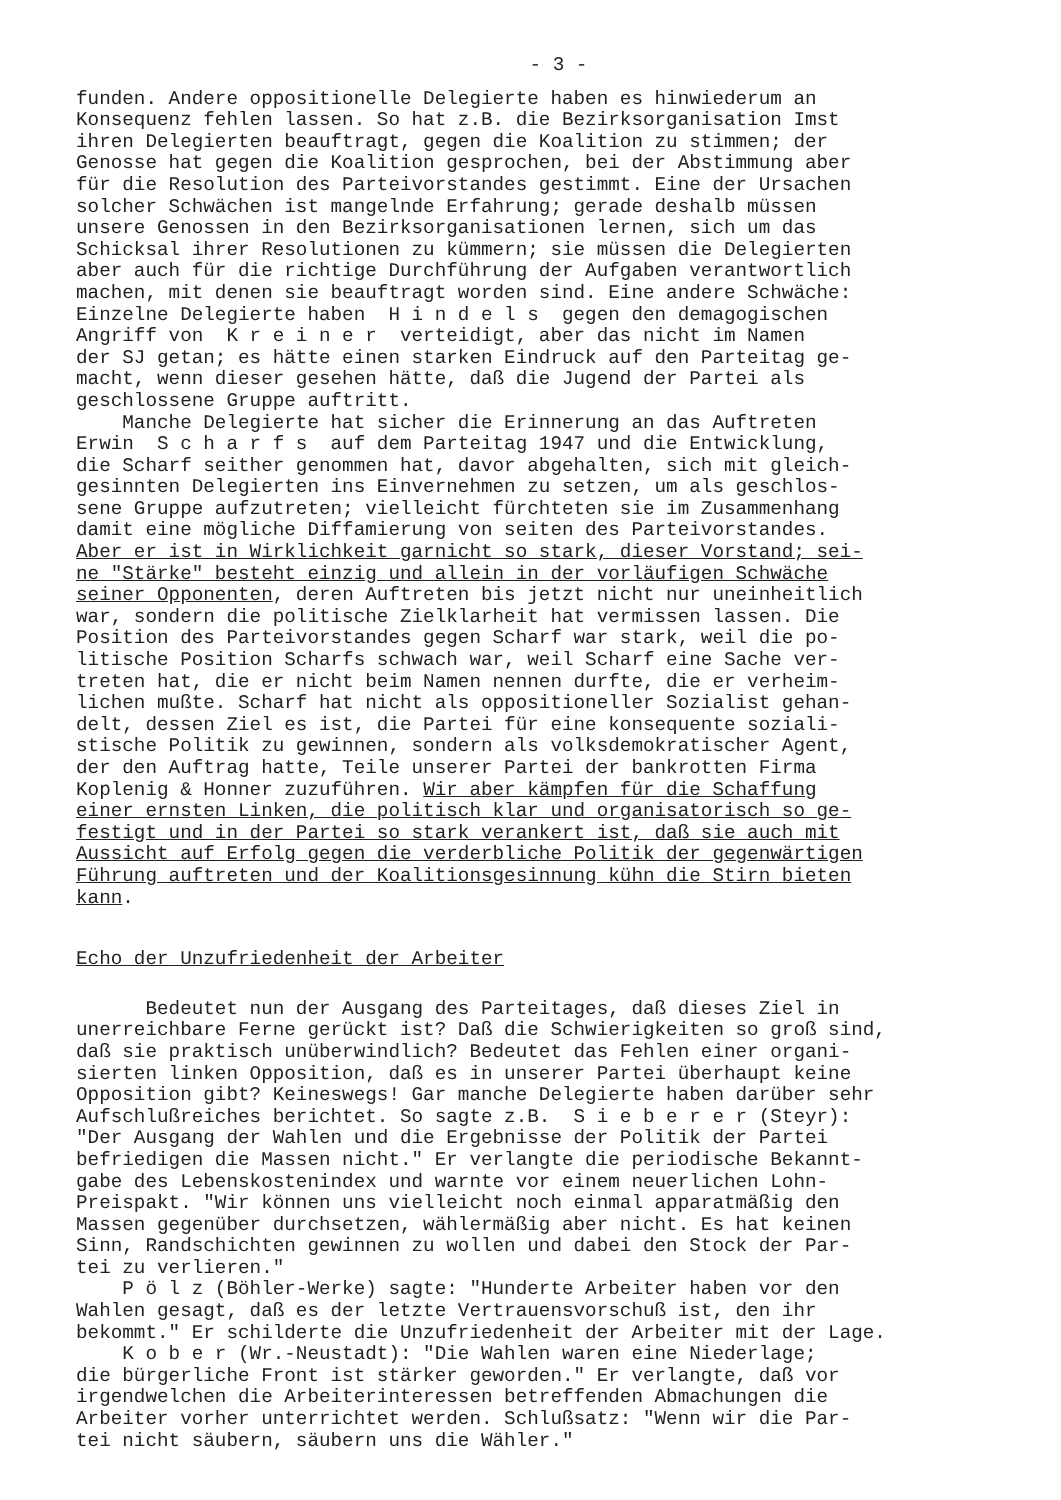- 3 -
funden. Andere oppositionelle Delegierte haben es hinwiederum an Konsequenz fehlen lassen. So hat z.B. die Bezirksorganisation Imst ihren Delegierten beauftragt, gegen die Koalition zu stimmen; der Genosse hat gegen die Koalition gesprochen, bei der Abstimmung aber für die Resolution des Parteivorstandes gestimmt. Eine der Ursachen solcher Schwächen ist mangelnde Erfahrung; gerade deshalb müssen unsere Genossen in den Bezirksorganisationen lernen, sich um das Schicksal ihrer Resolutionen zu kümmern; sie müssen die Delegierten aber auch für die richtige Durchführung der Aufgaben verantwortlich machen, mit denen sie beauftragt worden sind. Eine andere Schwäche: Einzelne Delegierte haben H i n d e l s gegen den demagogischen Angriff von K r e i n e r verteidigt, aber das nicht im Namen der SJ getan; es hätte einen starken Eindruck auf den Parteitag ge- macht, wenn dieser gesehen hätte, daß die Jugend der Partei als geschlossene Gruppe auftritt. Manche Delegierte hat sicher die Erinnerung an das Auftreten Erwin S c h a r f s auf dem Parteitag 1947 und die Entwicklung, die Scharf seither genommen hat, davor abgehalten, sich mit gleich- gesinnten Delegierten ins Einvernehmen zu setzen, um als geschlos- sene Gruppe aufzutreten; vielleicht fürchteten sie im Zusammenhang damit eine mögliche Diffamierung von seiten des Parteivorstandes. Aber er ist in Wirklichkeit garnicht so stark, dieser Vorstand; sei- ne "Stärke" besteht einzig und allein in der vorläufigen Schwäche seiner Opponenten, deren Auftreten bis jetzt nicht nur uneinheitlich war, sondern die politische Zielklarheit hat vermissen lassen. Die Position des Parteivorstandes gegen Scharf war stark, weil die po- litische Position Scharfs schwach war, weil Scharf eine Sache ver- treten hat, die er nicht beim Namen nennen durfte, die er verheim- lichen mußte. Scharf hat nicht als oppositioneller Sozialist gehan- delt, dessen Ziel es ist, die Partei für eine konsequente soziali- stische Politik zu gewinnen, sondern als volksdemokratischer Agent, der den Auftrag hatte, Teile unserer Partei der bankrotten Firma Koplenig & Honner zuzuführen. Wir aber kämpfen für die Schaffung einer ernsten Linken, die politisch klar und organisatorisch so ge- festigt und in der Partei so stark verankert ist, daß sie auch mit Aussicht auf Erfolg gegen die verderbliche Politik der gegenwärtigen Führung auftreten und der Koalitionsgesinnung kühn die Stirn bieten kann.
Echo der Unzufriedenheit der Arbeiter
Bedeutet nun der Ausgang des Parteitages, daß dieses Ziel in unerreichbare Ferne gerückt ist? Daß die Schwierigkeiten so groß sind, daß sie praktisch unüberwindlich? Bedeutet das Fehlen einer organi- sierten linken Opposition, daß es in unserer Partei überhaupt keine Opposition gibt? Keineswegs! Gar manche Delegierte haben darüber sehr Aufschlußreiches berichtet. So sagte z.B. S i e b e r e r (Steyr): "Der Ausgang der Wahlen und die Ergebnisse der Politik der Partei befriedigen die Massen nicht." Er verlangte die periodische Bekannt- gabe des Lebenskostenindex und warnte vor einem neuerlichen Lohn- Preispakt. "Wir können uns vielleicht noch einmal apparatmäßig den Massen gegenüber durchsetzen, wählermäßig aber nicht. Es hat keinen Sinn, Randschichten gewinnen zu wollen und dabei den Stock der Par- tei zu verlieren." P ö l z (Böhler-Werke) sagte: "Hunderte Arbeiter haben vor den Wahlen gesagt, daß es der letzte Vertrauensvorschuß ist, den ihr bekommt." Er schilderte die Unzufriedenheit der Arbeiter mit der Lage. K o b e r (Wr.-Neustadt): "Die Wahlen waren eine Niederlage; die bürgerliche Front ist stärker geworden." Er verlangte, daß vor irgendwelchen die Arbeiterinteressen betreffenden Abmachungen die Arbeiter vorher unterrichtet werden. Schlußsatz: "Wenn wir die Par- tei nicht säubern, säubern uns die Wähler."